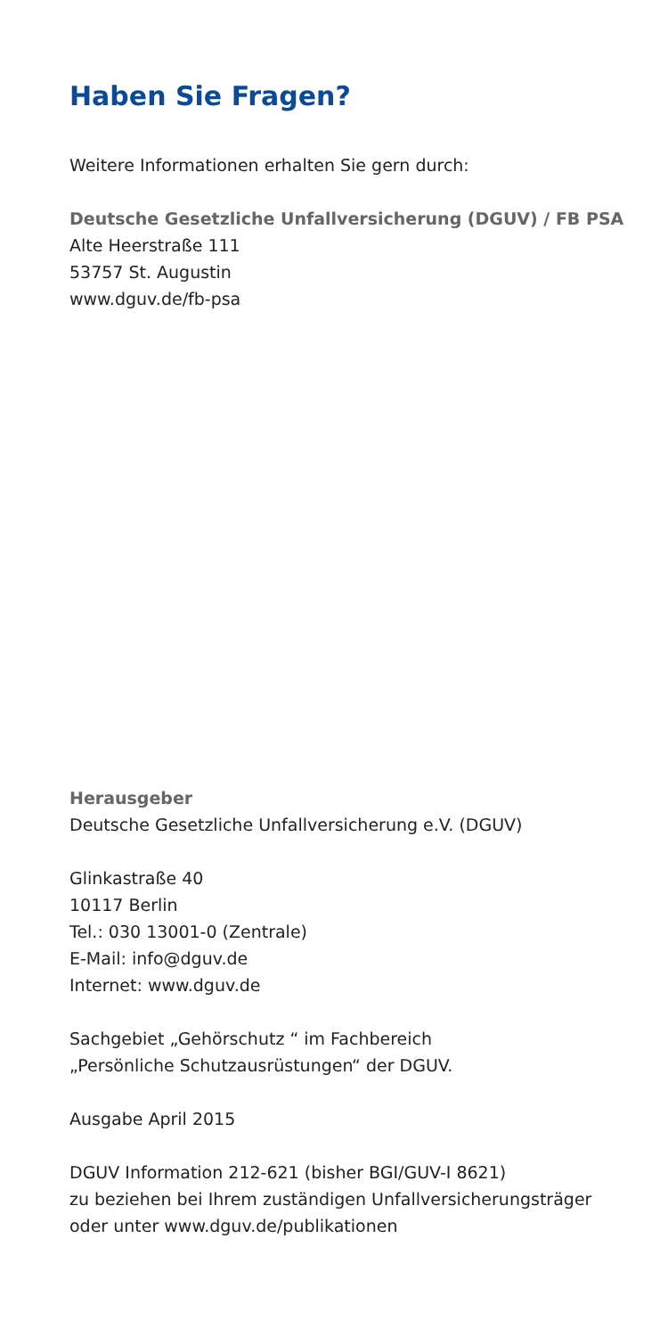Haben Sie Fragen?
Weitere Informationen erhalten Sie gern durch:
Deutsche Gesetzliche Unfallversicherung (DGUV) / FB PSA
Alte Heerstraße 111
53757 St. Augustin
www.dguv.de/fb-psa
Herausgeber
Deutsche Gesetzliche Unfallversicherung e.V. (DGUV)
Glinkastraße 40
10117 Berlin
Tel.: 030 13001-0 (Zentrale)
E-Mail: info@dguv.de
Internet: www.dguv.de
Sachgebiet „Gehörschutz “ im Fachbereich
„Persönliche Schutzausrüstungen“ der DGUV.
Ausgabe April 2015
DGUV Information 212-621 (bisher BGI/GUV-I 8621)
zu beziehen bei Ihrem zuständigen Unfallversicherungsträger
oder unter www.dguv.de/publikationen